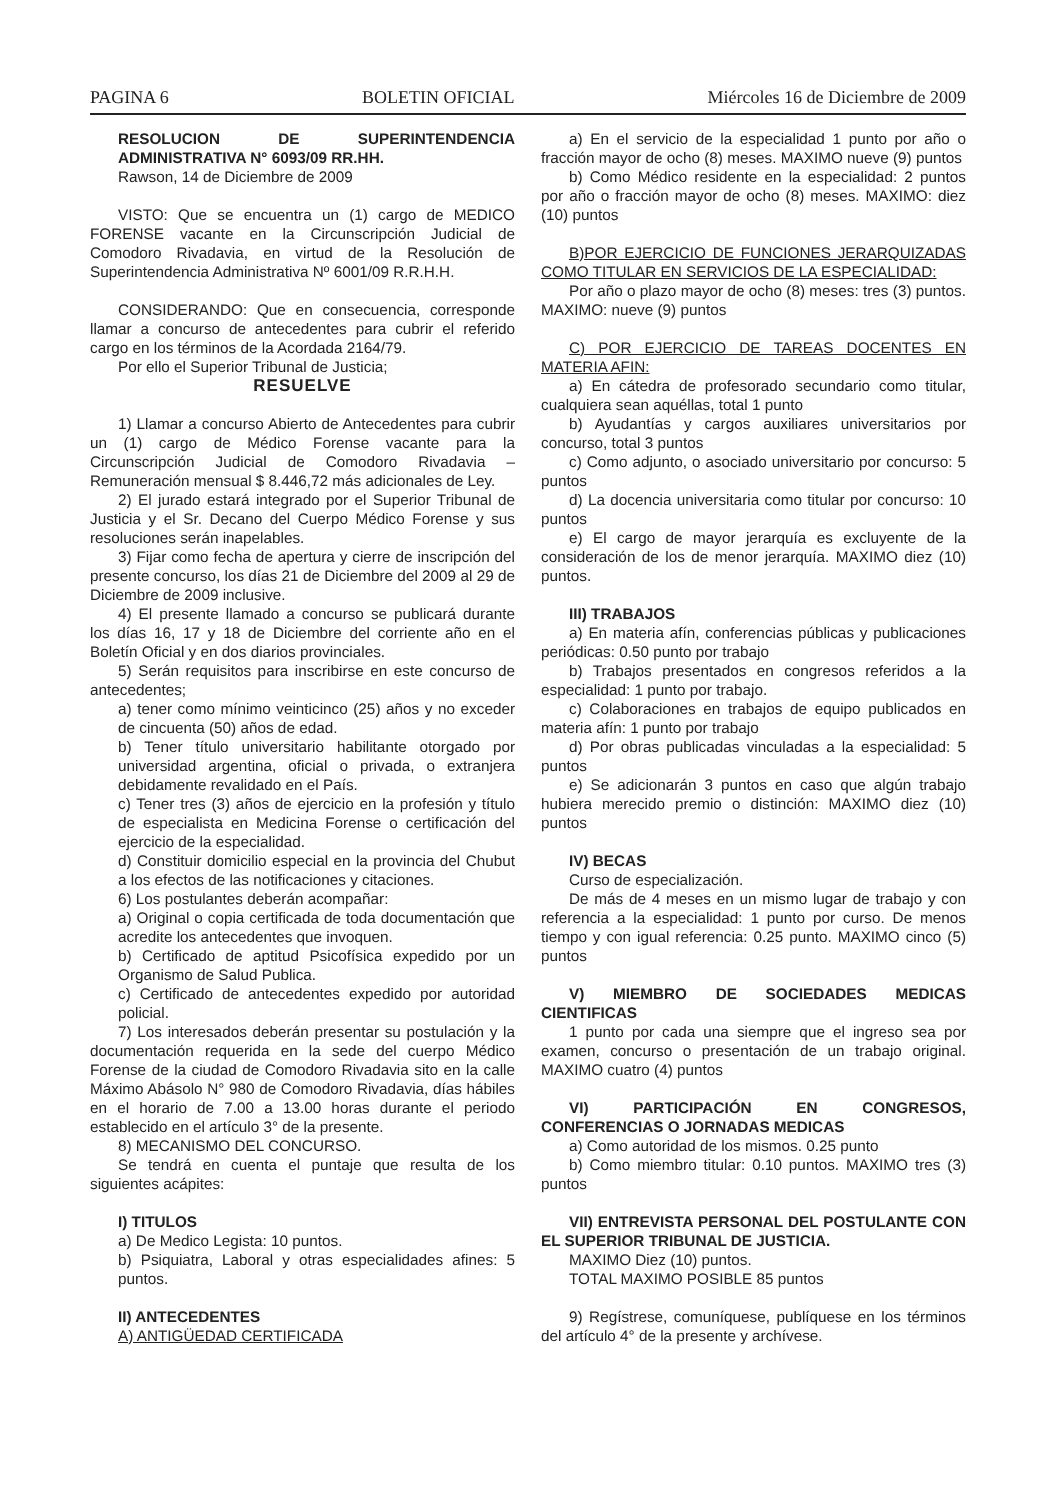PAGINA 6 BOLETIN OFICIAL Miércoles 16 de Diciembre de 2009
RESOLUCION DE SUPERINTENDENCIA ADMINISTRATIVA N° 6093/09 RR.HH.
Rawson, 14 de Diciembre de 2009
VISTO: Que se encuentra un (1) cargo de MEDICO FORENSE vacante en la Circunscripción Judicial de Comodoro Rivadavia, en virtud de la Resolución de Superintendencia Administrativa Nº 6001/09 R.R.H.H.
CONSIDERANDO: Que en consecuencia, corresponde llamar a concurso de antecedentes para cubrir el referido cargo en los términos de la Acordada 2164/79.
Por ello el Superior Tribunal de Justicia;
RESUELVE
1) Llamar a concurso Abierto de Antecedentes para cubrir un (1) cargo de Médico Forense vacante para la Circunscripción Judicial de Comodoro Rivadavia – Remuneración mensual $ 8.446,72 más adicionales de Ley.
2) El jurado estará integrado por el Superior Tribunal de Justicia y el Sr. Decano del Cuerpo Médico Forense y sus resoluciones serán inapelables.
3) Fijar como fecha de apertura y cierre de inscripción del presente concurso, los días 21 de Diciembre del 2009 al 29 de Diciembre de 2009 inclusive.
4) El presente llamado a concurso se publicará durante los días 16, 17 y 18 de Diciembre del corriente año en el Boletín Oficial y en dos diarios provinciales.
5) Serán requisitos para inscribirse en este concurso de antecedentes;
a) tener como mínimo veinticinco (25) años y no exceder de cincuenta (50) años de edad.
b) Tener título universitario habilitante otorgado por universidad argentina, oficial o privada, o extranjera debidamente revalidado en el País.
c) Tener tres (3) años de ejercicio en la profesión y título de especialista en Medicina Forense o certificación del ejercicio de la especialidad.
d) Constituir domicilio especial en la provincia del Chubut a los efectos de las notificaciones y citaciones.
6) Los postulantes deberán acompañar:
a) Original o copia certificada de toda documentación que acredite los antecedentes que invoquen.
b) Certificado de aptitud Psicofísica expedido por un Organismo de Salud Publica.
c) Certificado de antecedentes expedido por autoridad policial.
7) Los interesados deberán presentar su postulación y la documentación requerida en la sede del cuerpo Médico Forense de la ciudad de Comodoro Rivadavia sito en la calle Máximo Abásolo N° 980 de Comodoro Rivadavia, días hábiles en el horario de 7.00 a 13.00 horas durante el periodo establecido en el artículo 3° de la presente.
8) MECANISMO DEL CONCURSO.
Se tendrá en cuenta el puntaje que resulta de los siguientes acápites:
I) TITULOS
a) De Medico Legista: 10 puntos.
b) Psiquiatra, Laboral y otras especialidades afines: 5 puntos.
II) ANTECEDENTES
A) ANTIGÜEDAD CERTIFICADA
a) En el servicio de la especialidad 1 punto por año o fracción mayor de ocho (8) meses. MAXIMO nueve (9) puntos
b) Como Médico residente en la especialidad: 2 puntos por año o fracción mayor de ocho (8) meses. MAXIMO: diez (10) puntos
B)POR EJERCICIO DE FUNCIONES JERARQUIZADAS COMO TITULAR EN SERVICIOS DE LA ESPECIALIDAD:
Por año o plazo mayor de ocho (8) meses: tres (3) puntos. MAXIMO: nueve (9) puntos
C) POR EJERCICIO DE TAREAS DOCENTES EN MATERIA AFIN:
a) En cátedra de profesorado secundario como titular, cualquiera sean aquéllas, total 1 punto
b) Ayudantías y cargos auxiliares universitarios por concurso, total 3 puntos
c) Como adjunto, o asociado universitario por concurso: 5 puntos
d) La docencia universitaria como titular por concurso: 10 puntos
e) El cargo de mayor jerarquía es excluyente de la consideración de los de menor jerarquía. MAXIMO diez (10) puntos.
III) TRABAJOS
a) En materia afín, conferencias públicas y publicaciones periódicas: 0.50 punto por trabajo
b) Trabajos presentados en congresos referidos a la especialidad: 1 punto por trabajo.
c) Colaboraciones en trabajos de equipo publicados en materia afín: 1 punto por trabajo
d) Por obras publicadas vinculadas a la especialidad: 5 puntos
e) Se adicionarán 3 puntos en caso que algún trabajo hubiera merecido premio o distinción: MAXIMO diez (10) puntos
IV) BECAS
Curso de especialización.
De más de 4 meses en un mismo lugar de trabajo y con referencia a la especialidad: 1 punto por curso. De menos tiempo y con igual referencia: 0.25 punto. MAXIMO cinco (5) puntos
V) MIEMBRO DE SOCIEDADES MEDICAS CIENTIFICAS
1 punto por cada una siempre que el ingreso sea por examen, concurso o presentación de un trabajo original. MAXIMO cuatro (4) puntos
VI) PARTICIPACIÓN EN CONGRESOS, CONFERENCIAS O JORNADAS MEDICAS
a) Como autoridad de los mismos. 0.25 punto
b) Como miembro titular: 0.10 puntos. MAXIMO tres (3) puntos
VII) ENTREVISTA PERSONAL DEL POSTULANTE CON EL SUPERIOR TRIBUNAL DE JUSTICIA.
MAXIMO Diez (10) puntos.
TOTAL MAXIMO POSIBLE 85 puntos
9) Regístrese, comuníquese, publíquese en los términos del artículo 4° de la presente y archívese.